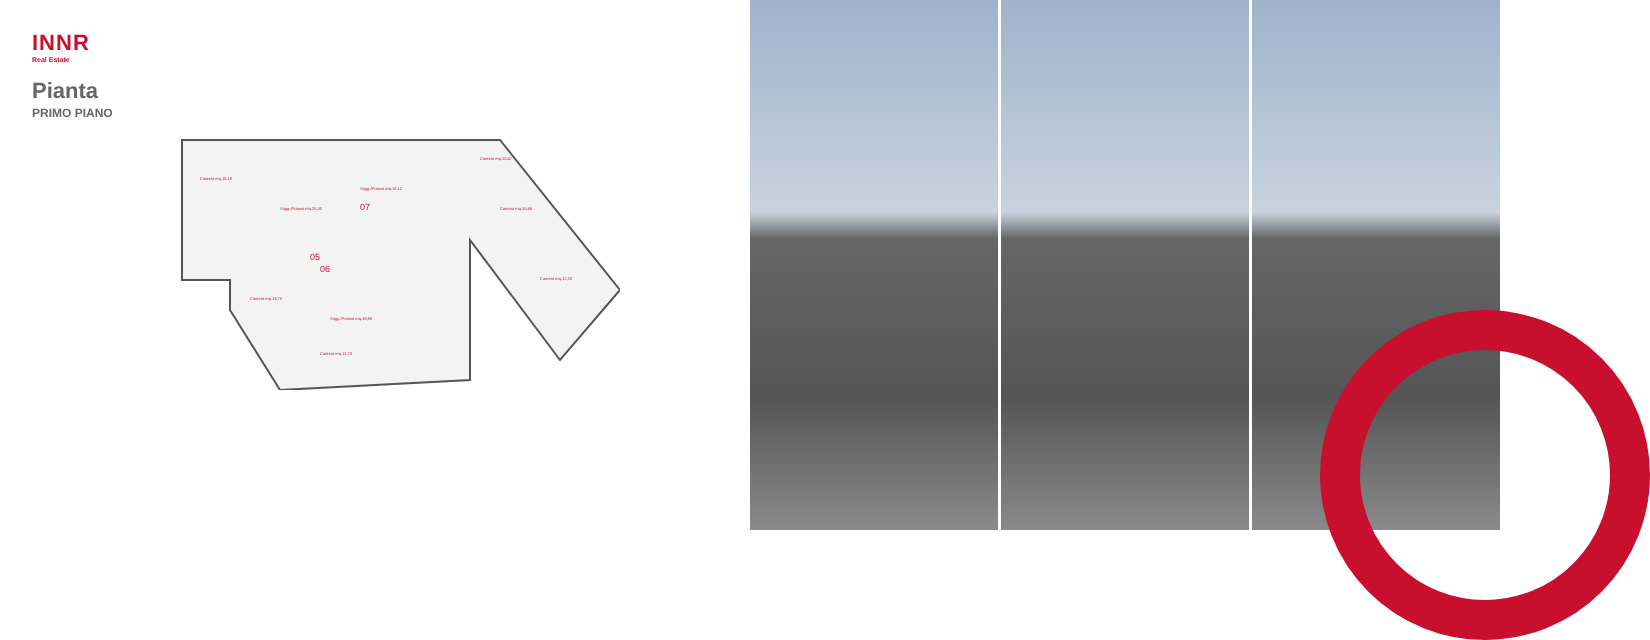INNR
Real Estate
Pianta
PRIMO PIANO
05
06
07
Camera mq.15,18
Sogg./Pranzo mq.18,12
Sogg./Pranzo mq.25,30
Camera mq.15,47
Camera mq.15,86
Camera mq.13,70
Sogg./Pranzo mq.19,80
Camera mq.12,70
Camera mq.12,20